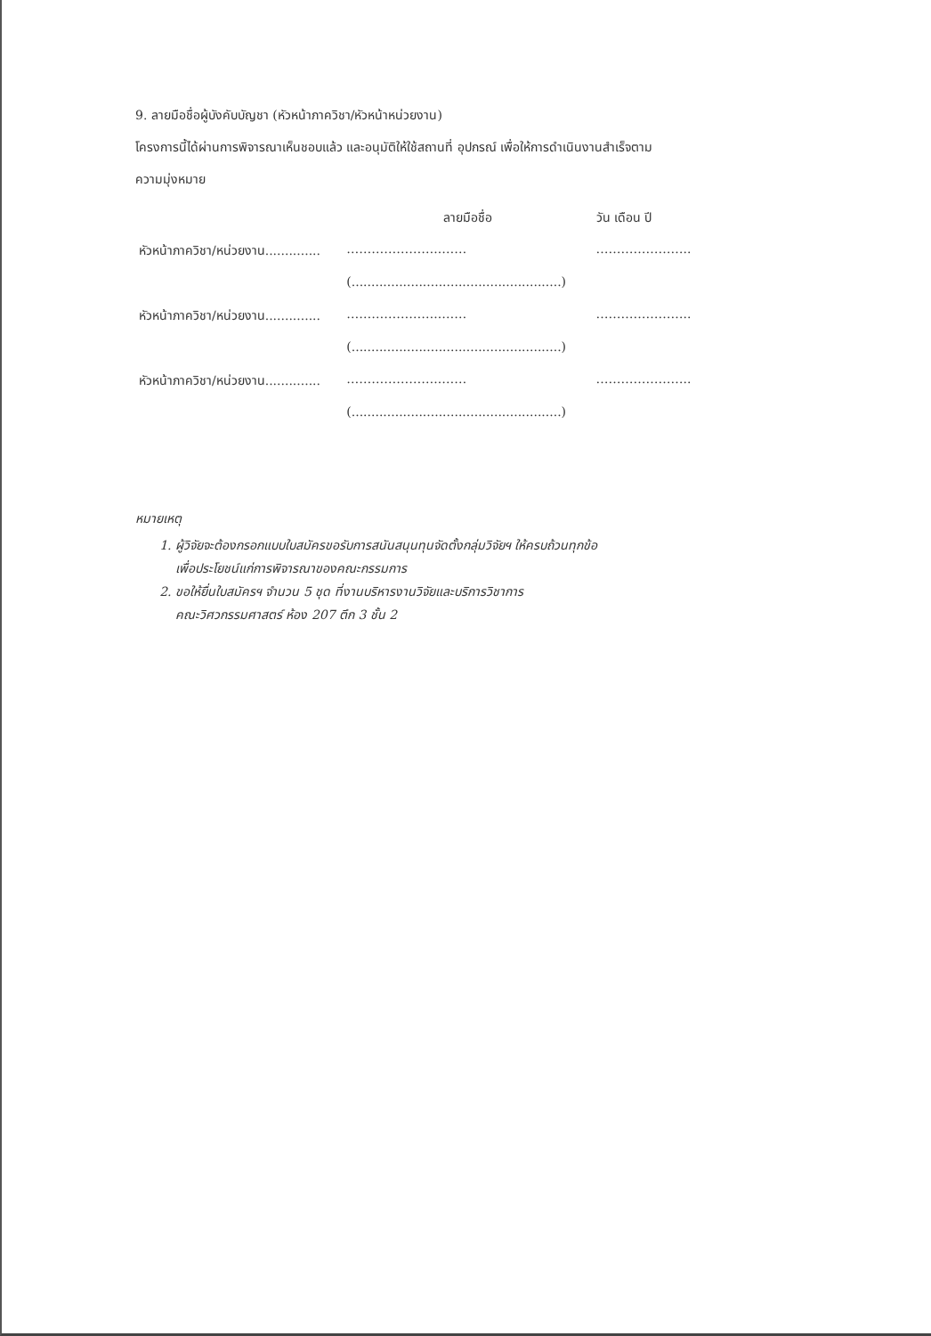9. ลายมือชื่อผู้บังคับบัญชา (หัวหน้าภาควิชา/หัวหน้าหน่วยงาน)
โครงการนี้ได้ผ่านการพิจารณาเห็นชอบแล้ว และอนุมัติให้ใช้สถานที่ อุปกรณ์ เพื่อให้การดำเนินงานสำเร็จตาม
ความมุ่งหมาย
| | ลายมือชื่อ | วัน เดือน ปี |
| หัวหน้าภาควิชา/หน่วยงาน.............. | …………………..…… | ………………….. |
| | (.....................................................) | |
| หัวหน้าภาควิชา/หน่วยงาน.............. | …………………..…… | ………………….. |
| | (.....................................................) | |
| หัวหน้าภาควิชา/หน่วยงาน.............. | …………………..…… | ………………….. |
| | (.....................................................) | |
หมายเหตุ
1. ผู้วิจัยจะต้องกรอกแบบใบสมัครขอรับการสนันสนุนทุนจัดตั้งกลุ่มวิจัยฯ ให้ครบถ้วนทุกข้อ
เพื่อประโยชน์แก่การพิจารณาของคณะกรรมการ
2. ขอให้ยื่นใบสมัครฯ จำนวน 5 ชุด ที่งานบริหารงานวิจัยและบริการวิชาการ
คณะวิศวกรรมศาสตร์ ห้อง 207 ตึก 3 ชั้น 2